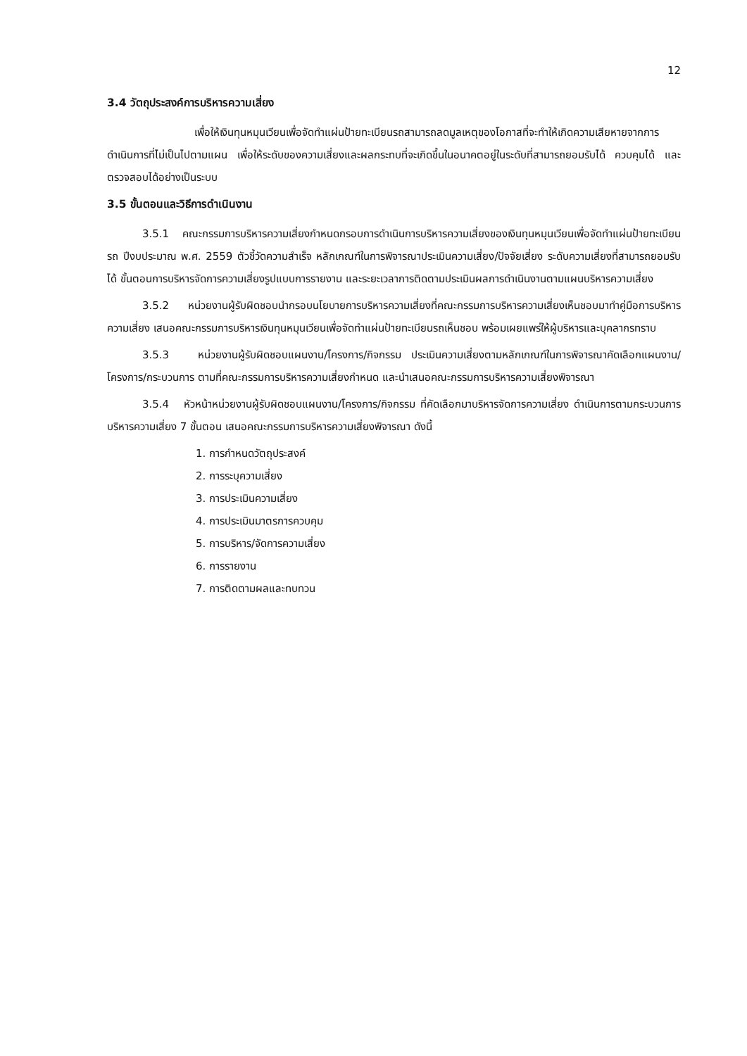12
3.4 วัตถุประสงค์การบริหารความเสี่ยง
เพื่อให้เงินทุนหมุนเวียนเพื่อจัดทำแผ่นป้ายทะเบียนรถสามารถลดมูลเหตุของโอกาสที่จะทำให้เกิดความเสียหายจากการดำเนินการที่ไม่เป็นไปตามแผน เพื่อให้ระดับของความเสี่ยงและผลกระทบที่จะเกิดขึ้นในอนาคตอยู่ในระดับที่สามารถยอมรับได้ ควบคุมได้ และตรวจสอบได้อย่างเป็นระบบ
3.5 ขั้นตอนและวิธีการดำเนินงาน
3.5.1 คณะกรรมการบริหารความเสี่ยงกำหนดกรอบการดำเนินการบริหารความเสี่ยงของเงินทุนหมุนเวียนเพื่อจัดทำแผ่นป้ายทะเบียนรถ ปีงบประมาณ พ.ศ. 2559 ตัวชี้วัดความสำเร็จ หลักเกณฑ์ในการพิจารณาประเมินความเสี่ยง/ปัจจัยเสี่ยง ระดับความเสี่ยงที่สามารถยอมรับได้ ขั้นตอนการบริหารจัดการความเสี่ยงรูปแบบการรายงาน และระยะเวลาการติดตามประเมินผลการดำเนินงานตามแผนบริหารความเสี่ยง
3.5.2 หน่วยงานผู้รับผิดชอบนำกรอบนโยบายการบริหารความเสี่ยงที่คณะกรรมการบริหารความเสี่ยงเห็นชอบมาทำคู่มือการบริหารความเสี่ยง เสนอคณะกรรมการบริหารเงินทุนหมุนเวียนเพื่อจัดทำแผ่นป้ายทะเบียนรถเห็นชอบ พร้อมเผยแพร่ให้ผู้บริหารและบุคลากรทราบ
3.5.3 หน่วยงานผู้รับผิดชอบแผนงาน/โครงการ/กิจกรรม ประเมินความเสี่ยงตามหลักเกณฑ์ในการพิจารณาคัดเลือกแผนงาน/โครงการ/กระบวนการ ตามที่คณะกรรมการบริหารความเสี่ยงกำหนด และนำเสนอคณะกรรมการบริหารความเสี่ยงพิจารณา
3.5.4 หัวหน้าหน่วยงานผู้รับผิดชอบแผนงาน/โครงการ/กิจกรรม ที่คัดเลือกมาบริหารจัดการความเสี่ยง ดำเนินการตามกระบวนการบริหารความเสี่ยง 7 ขั้นตอน เสนอคณะกรรมการบริหารความเสี่ยงพิจารณา ดังนี้
1. การกำหนดวัตถุประสงค์
2. การระบุความเสี่ยง
3. การประเมินความเสี่ยง
4. การประเมินมาตรการควบคุม
5. การบริหาร/จัดการความเสี่ยง
6. การรายงาน
7. การติดตามผลและทบทวน